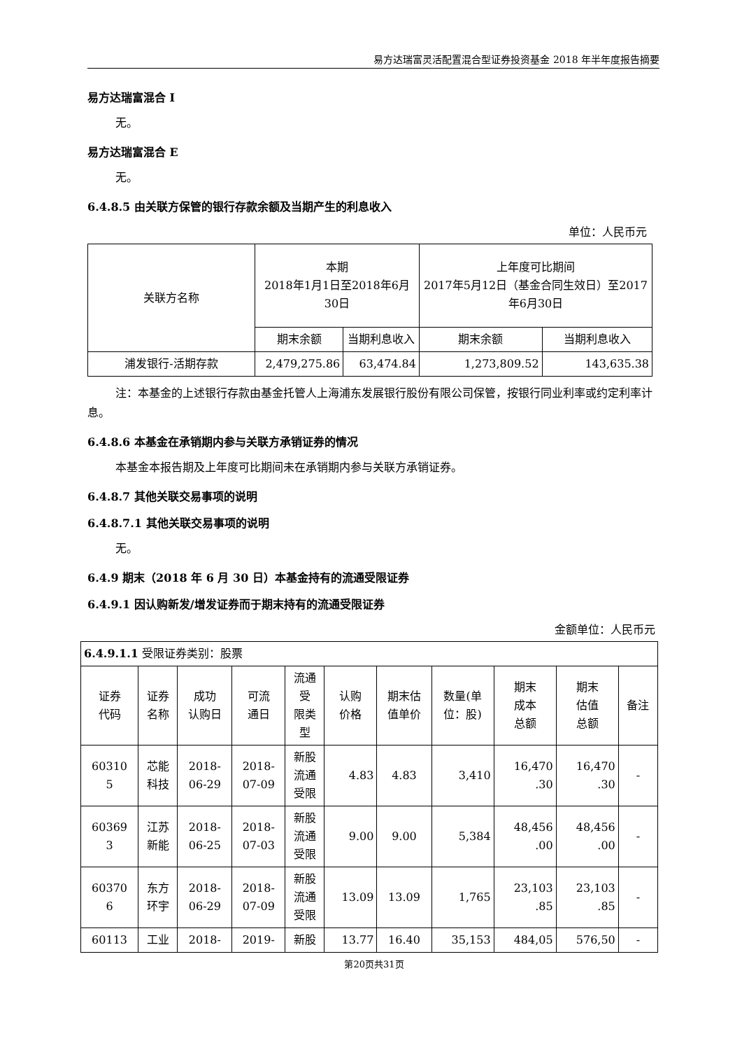易方达瑞富灵活配置混合型证券投资基金 2018 年半年度报告摘要
易方达瑞富混合 I
无。
易方达瑞富混合 E
无。
6.4.8.5 由关联方保管的银行存款余额及当期产生的利息收入
单位：人民币元
| 关联方名称 | 本期 2018年1月1日至2018年6月30日 | | 上年度可比期间 2017年5月12日（基金合同生效日）至2017年6月30日 | |
| --- | --- | --- | --- | --- |
| | 期末余额 | 当期利息收入 | 期末余额 | 当期利息收入 |
| 浦发银行-活期存款 | 2,479,275.86 | 63,474.84 | 1,273,809.52 | 143,635.38 |
注：本基金的上述银行存款由基金托管人上海浦东发展银行股份有限公司保管，按银行同业利率或约定利率计息。
6.4.8.6 本基金在承销期内参与关联方承销证券的情况
本基金本报告期及上年度可比期间未在承销期内参与关联方承销证券。
6.4.8.7 其他关联交易事项的说明
6.4.8.7.1 其他关联交易事项的说明
无。
6.4.9 期末（2018 年 6 月 30 日）本基金持有的流通受限证券
6.4.9.1 因认购新发/增发证券而于期末持有的流通受限证券
金额单位：人民币元
| 6.4.9.1.1 受限证券类别：股票 | | | | | | | | | | |
| 证券 代码 | 证券 名称 | 成功 认购日 | 可流 通日 | 流通 受 限类 型 | 认购 价格 | 期末估 值单价 | 数量(单 位：股) | 期末 成本 总额 | 期末 估值 总额 | 备注 |
| 60310 5 | 芯能 科技 | 2018- 06-29 | 2018- 07-09 | 新股 流通 受限 | 4.83 | 4.83 | 3,410 | 16,470 .30 | 16,470 .30 | - |
| 60369 3 | 江苏 新能 | 2018- 06-25 | 2018- 07-03 | 新股 流通 受限 | 9.00 | 9.00 | 5,384 | 48,456 .00 | 48,456 .00 | - |
| 60370 6 | 东方 环宇 | 2018- 06-29 | 2018- 07-09 | 新股 流通 受限 | 13.09 | 13.09 | 1,765 | 23,103 .85 | 23,103 .85 | - |
| 60113 | 工业 | 2018- | 2019- | 新股 | 13.77 | 16.40 | 35,153 | 484,05 | 576,50 | - |
第20页共31页